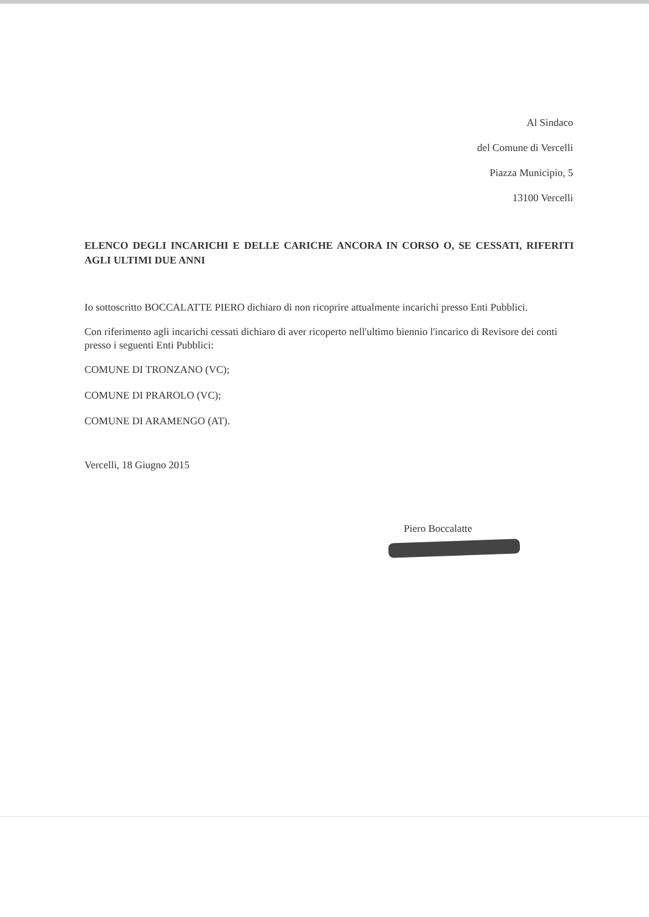Al Sindaco
del Comune di Vercelli
Piazza Municipio, 5
13100 Vercelli
ELENCO DEGLI INCARICHI E DELLE CARICHE ANCORA IN CORSO O, SE CESSATI, RIFERITI AGLI ULTIMI DUE ANNI
Io sottoscritto BOCCALATTE PIERO dichiaro di non ricoprire attualmente incarichi presso Enti Pubblici.
Con riferimento agli incarichi cessati dichiaro di aver ricoperto nell'ultimo biennio l'incarico di Revisore dei conti presso i seguenti Enti Pubblici:
COMUNE DI TRONZANO (VC);
COMUNE DI PRAROLO (VC);
COMUNE DI ARAMENGO (AT).
Vercelli, 18 Giugno 2015
Piero Boccalatte